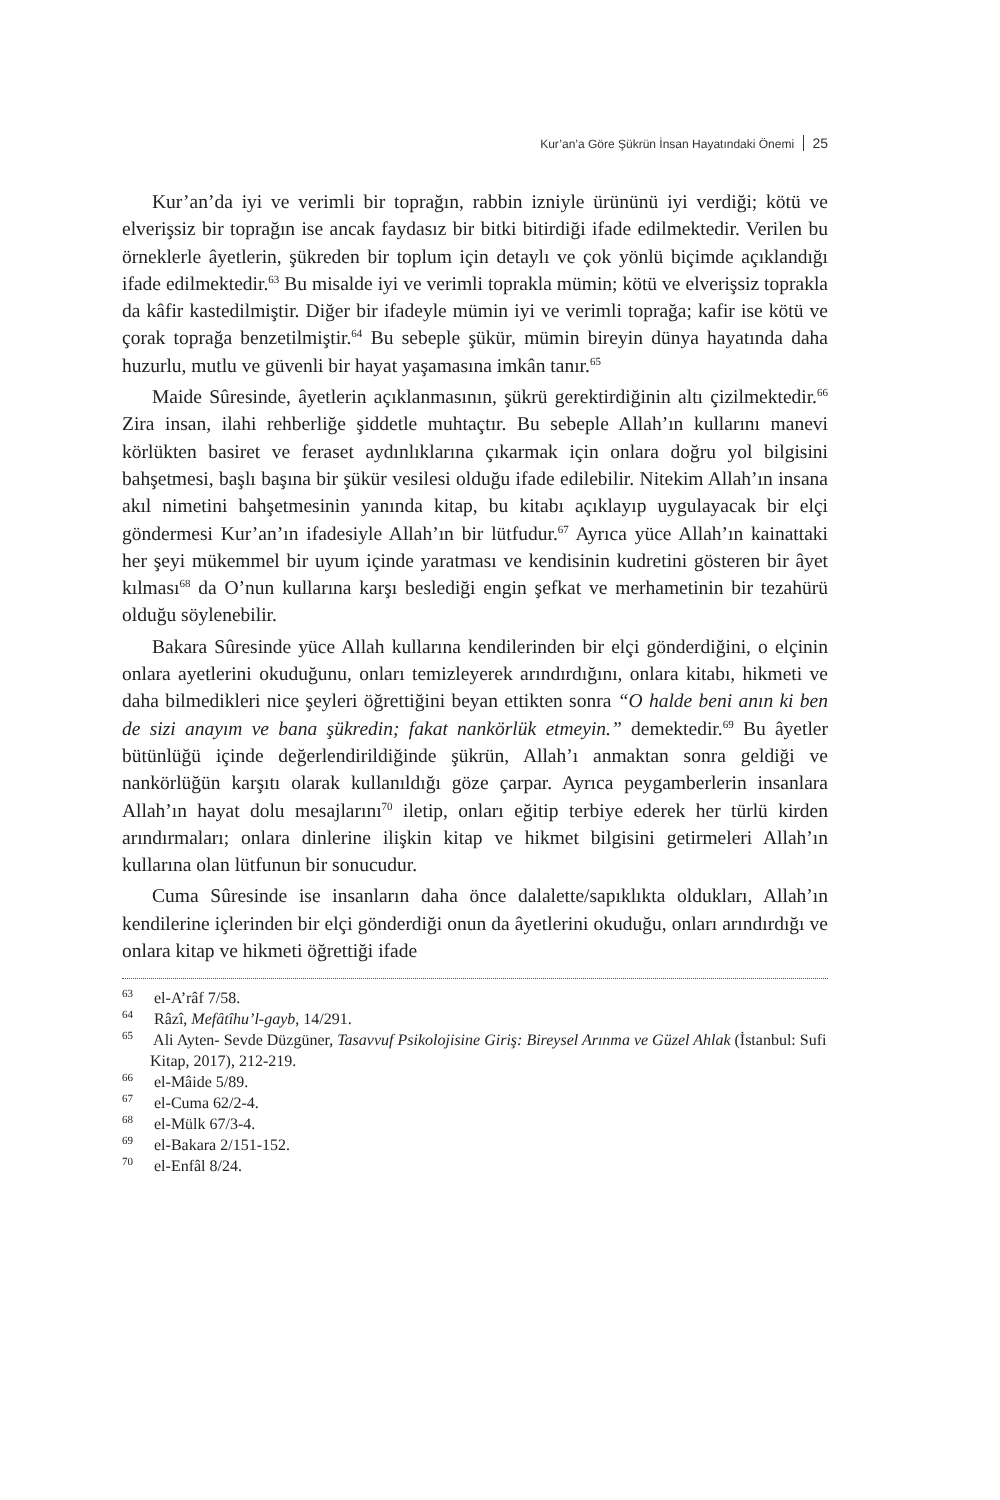Kur’an’a Göre Şükrün İnsan Hayatındaki Önemi 25
Kur’an’da iyi ve verimli bir toprağın, rabbin izniyle ürününü iyi verdiği; kötü ve elverişsiz bir toprağın ise ancak faydasız bir bitki bitirdiği ifade edilmektedir. Verilen bu örneklerle âyetlerin, şükreden bir toplum için detaylı ve çok yönlü biçimde açıklandığı ifade edilmektedir.<sup>63</sup> Bu misalde iyi ve verimli toprakla mümin; kötü ve elverişsiz toprakla da kâfir kastedilmiştir. Diğer bir ifadeyle mümin iyi ve verimli toprağa; kafir ise kötü ve çorak toprağa benzetilmiştir.<sup>64</sup> Bu sebeple şükür, mümin bireyin dünya hayatında daha huzurlu, mutlu ve güvenli bir hayat yaşamasına imkân tanır.<sup>65</sup>
Maide Sûresinde, âyetlerin açıklanmasının, şükrü gerektirdiğinin altı çizilmektedir.<sup>66</sup> Zira insan, ilahi rehberliğe şiddetle muhtaçtır. Bu sebeple Allah’ın kullarını manevi körlükten basiret ve feraset aydınlıklarına çıkarmak için onlara doğru yol bilgisini bahşetmesi, başlı başına bir şükür vesilesi olduğu ifade edilebilir. Nitekim Allah’ın insana akıl nimetini bahşetmesinin yanında kitap, bu kitabı açıklayıp uygulayacak bir elçi göndermesi Kur’an’ın ifadesiyle Allah’ın bir lütfudur.<sup>67</sup> Ayrıca yüce Allah’ın kainattaki her şeyi mükemmel bir uyum içinde yaratması ve kendisinin kudretini gösteren bir âyet kılması<sup>68</sup> da O’nun kullarına karşı beslediği engin şefkat ve merhametinin bir tezahürü olduğu söylenebilir.
Bakara Sûresinde yüce Allah kullarına kendilerinden bir elçi gönderdiğini, o elçinin onlara ayetlerini okuduğunu, onları temizleyerek arındırdığını, onlara kitabı, hikmeti ve daha bilmedikleri nice şeyleri öğrettiğini beyan ettikten sonra “O halde beni anın ki ben de sizi anayım ve bana şükredin; fakat nankörlük etmeyin.” demektedir.<sup>69</sup> Bu âyetler bütünlüğü içinde değerlendirildiğinde şükrün, Allah’ı anmaktan sonra geldiği ve nankörlüğün karşıtı olarak kullanıldığı göze çarpar. Ayrıca peygamberlerin insanlara Allah’ın hayat dolu mesajlarını<sup>70</sup> iletip, onları eğitip terbiye ederek her türlü kirden arındırmaları; onlara dinlerine ilişkin kitap ve hikmet bilgisini getirmeleri Allah’ın kullarına olan lütfunun bir sonucudur.
Cuma Sûresinde ise insanların daha önce dalalette/sapıklıkta oldukları, Allah’ın kendilerine içlerinden bir elçi gönderdiği onun da âyetlerini okuduğu, onları arındırdığı ve onlara kitap ve hikmeti öğrettiği ifade
<sup>63</sup> el-A’râf 7/58.
<sup>64</sup> Râzî, Mefâtîhu’l-gayb, 14/291.
<sup>65</sup> Ali Ayten- Sevde Düzgüner, Tasavvuf Psikolojisine Giriş: Bireysel Arınma ve Güzel Ahlak (İstanbul: Sufi Kitap, 2017), 212-219.
<sup>66</sup> el-Mâide 5/89.
<sup>67</sup> el-Cuma 62/2-4.
<sup>68</sup> el-Mülk 67/3-4.
<sup>69</sup> el-Bakara 2/151-152.
<sup>70</sup> el-Enfâl 8/24.